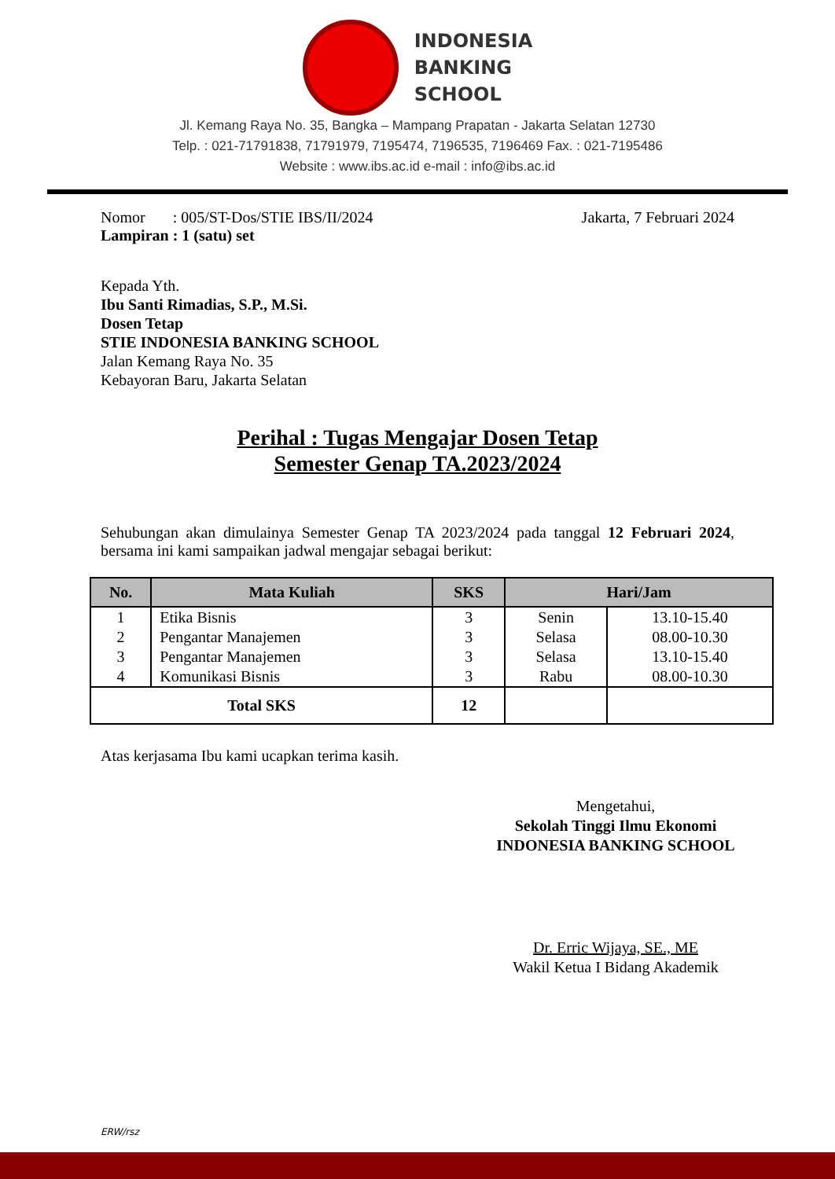INDONESIA
BANKING
SCHOOL
Jl. Kemang Raya No. 35, Bangka – Mampang Prapatan - Jakarta Selatan 12730
Telp. : 021-71791838, 71791979, 7195474, 7196535, 7196469 Fax. : 021-7195486
Website : www.ibs.ac.id e-mail : info@ibs.ac.id
Nomor : 005/ST-Dos/STIE IBS/II/2024
Lampiran : 1 (satu) set
Jakarta, 7 Februari 2024
Kepada Yth.
Ibu Santi Rimadias, S.P., M.Si.
Dosen Tetap
STIE INDONESIA BANKING SCHOOL
Jalan Kemang Raya No. 35
Kebayoran Baru, Jakarta Selatan
Perihal : Tugas Mengajar Dosen Tetap
Semester Genap TA.2023/2024
Sehubungan akan dimulainya Semester Genap TA 2023/2024 pada tanggal 12 Februari 2024, bersama ini kami sampaikan jadwal mengajar sebagai berikut:
| No. | Mata Kuliah | SKS | Hari/Jam | |
| --- | --- | --- | --- | --- |
| 1 | Etika Bisnis | 3 | Senin | 13.10-15.40 |
| 2 | Pengantar Manajemen | 3 | Selasa | 08.00-10.30 |
| 3 | Pengantar Manajemen | 3 | Selasa | 13.10-15.40 |
| 4 | Komunikasi Bisnis | 3 | Rabu | 08.00-10.30 |
| Total SKS | | 12 | | |
Atas kerjasama Ibu kami ucapkan terima kasih.
Mengetahui,
Sekolah Tinggi Ilmu Ekonomi
INDONESIA BANKING SCHOOL
Dr. Erric Wijaya, SE., ME
Wakil Ketua I Bidang Akademik
ERW/rsz